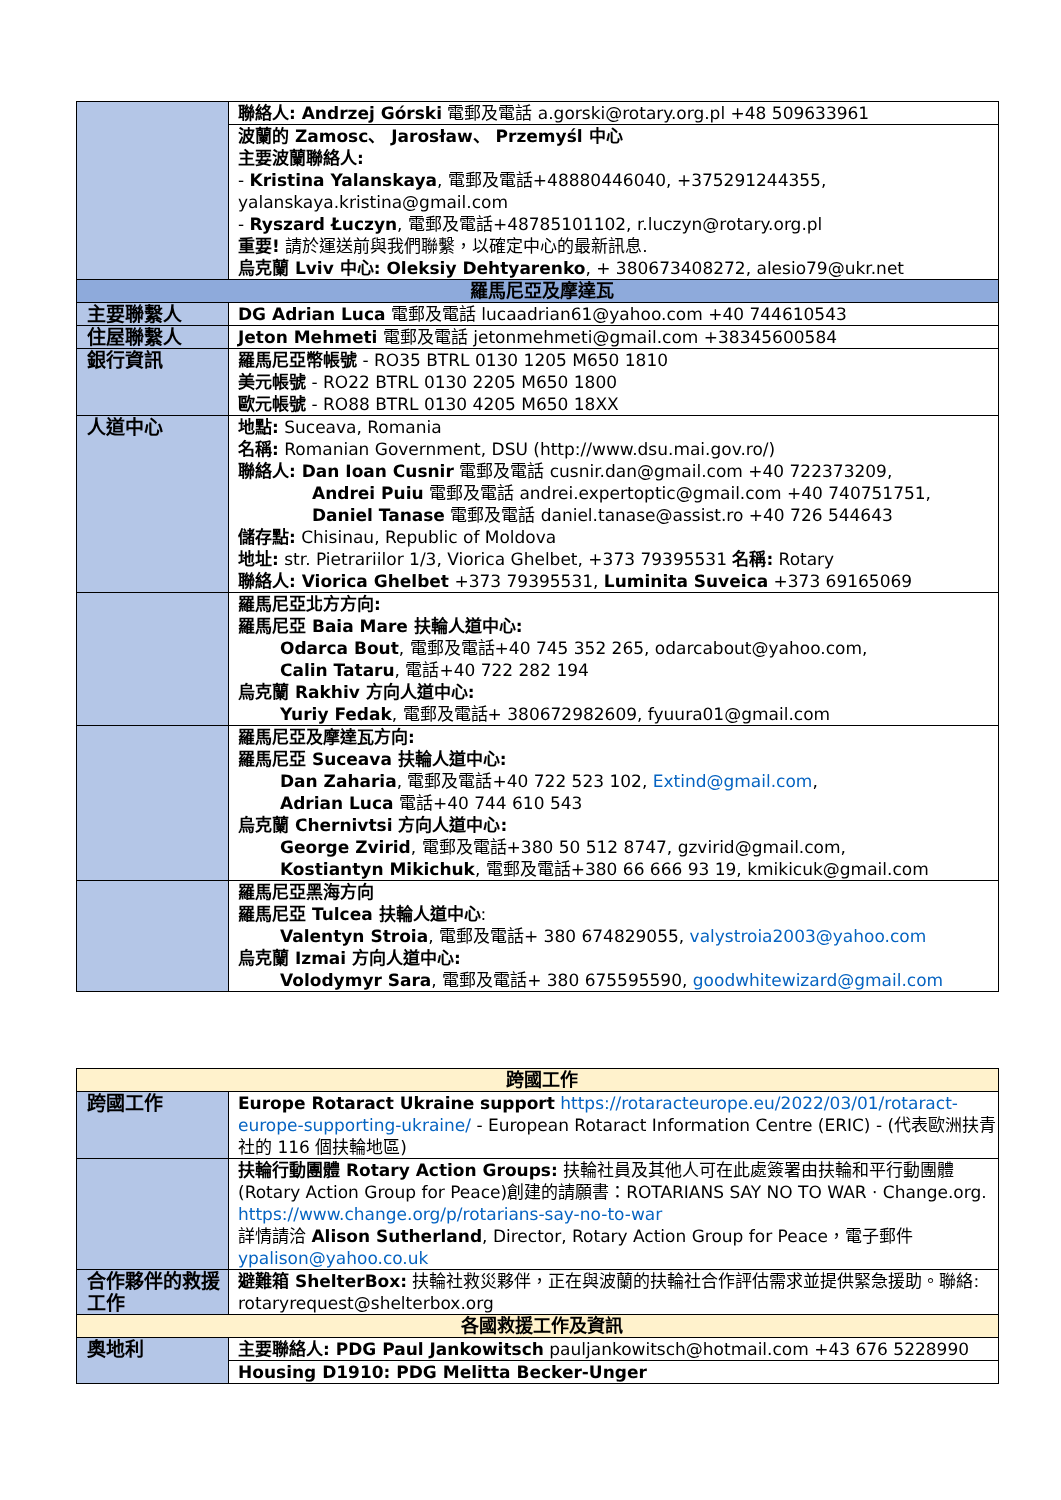| | 聯絡人: Andrzej Górski 電郵及電話 a.gorski@rotary.org.pl +48 509633961 |
| | 波蘭的 Zamosc、 Jarosław、 Przemyśl 中心 主要波蘭聯絡人: - Kristina Yalanskaya , 電郵及電話+48880446040, +375291244355, yalanskaya.kristina@gmail.com - Ryszard Łuczyn , 電郵及電話+48785101102, r.luczyn@rotary.org.pl 重要! 請於運送前與我們聯繫，以確定中心的最新訊息. 烏克蘭 Lviv 中心: Oleksiy Dehtyarenko , + 380673408272, alesio79@ukr.net |
| 羅馬尼亞及摩達瓦 | |
| 主要聯繫人 | DG Adrian Luca 電郵及電話 lucaadrian61@yahoo.com +40 744610543 |
| 住屋聯繫人 | Jeton Mehmeti 電郵及電話 jetonmehmeti@gmail.com +38345600584 |
| 銀行資訊 | 羅馬尼亞幣帳號 - RO35 BTRL 0130 1205 M650 1810 美元帳號 - RO22 BTRL 0130 2205 M650 1800 歐元帳號 - RO88 BTRL 0130 4205 M650 18XX |
| 人道中心 | 地點: Suceava, Romania 名稱: Romanian Government, DSU (http://www.dsu.mai.gov.ro/) 聯絡人: Dan Ioan Cusnir 電郵及電話 cusnir.dan@gmail.com +40 722373209, Andrei Puiu 電郵及電話 andrei.expertoptic@gmail.com +40 740751751, Daniel Tanase 電郵及電話 daniel.tanase@assist.ro +40 726 544643 儲存點: Chisinau, Republic of Moldova 地址: str. Pietrariilor 1/3, Viorica Ghelbet, +373 79395531 名稱: Rotary 聯絡人: Viorica Ghelbet +373 79395531, Luminita Suveica +373 69165069 |
| | 羅馬尼亞北方方向: 羅馬尼亞 Baia Mare 扶輪人道中心: Odarca Bout , 電郵及電話+40 745 352 265, odarcabout@yahoo.com, Calin Tataru , 電話+40 722 282 194 烏克蘭 Rakhiv 方向人道中心: Yuriy Fedak , 電郵及電話+ 380672982609, fyuura01@gmail.com |
| | 羅馬尼亞及摩達瓦方向: 羅馬尼亞 Suceava 扶輪人道中心: Dan Zaharia , 電郵及電話+40 722 523 102, Extind@gmail.com , Adrian Luca 電話+40 744 610 543 烏克蘭 Chernivtsi 方向人道中心: George Zvirid , 電郵及電話+380 50 512 8747, gzvirid@gmail.com, Kostiantyn Mikichuk , 電郵及電話+380 66 666 93 19, kmikicuk@gmail.com |
| | 羅馬尼亞黑海方向 羅馬尼亞 Tulcea 扶輪人道中心 : Valentyn Stroia , 電郵及電話+ 380 674829055, valystroia2003@yahoo.com 烏克蘭 Izmai 方向人道中心: Volodymyr Sara , 電郵及電話+ 380 675595590, goodwhitewizard@gmail.com |
| 跨國工作 | |
| 跨國工作 | Europe Rotaract Ukraine support https://rotaracteurope.eu/2022/03/01/rotaract-europe-supporting-ukraine/ - European Rotaract Information Centre (ERIC) - (代表歐洲扶青社的 116 個扶輪地區) |
| | 扶輪行動團體 Rotary Action Groups: 扶輪社員及其他人可在此處簽署由扶輪和平行動團體(Rotary Action Group for Peace)創建的請願書：ROTARIANS SAY NO TO WAR · Change.org. https://www.change.org/p/rotarians-say-no-to-war 詳情請洽 Alison Sutherland , Director, Rotary Action Group for Peace，電子郵件 ypalison@yahoo.co.uk |
| 合作夥伴的救援工作 | 避難箱 ShelterBox: 扶輪社救災夥伴，正在與波蘭的扶輪社合作評估需求並提供緊急援助。聯絡: rotaryrequest@shelterbox.org |
| 各國救援工作及資訊 | |
| 奧地利 | 主要聯絡人: PDG Paul Jankowitsch pauljankowitsch@hotmail.com +43 676 5228990 |
| | Housing D1910: PDG Melitta Becker-Unger |